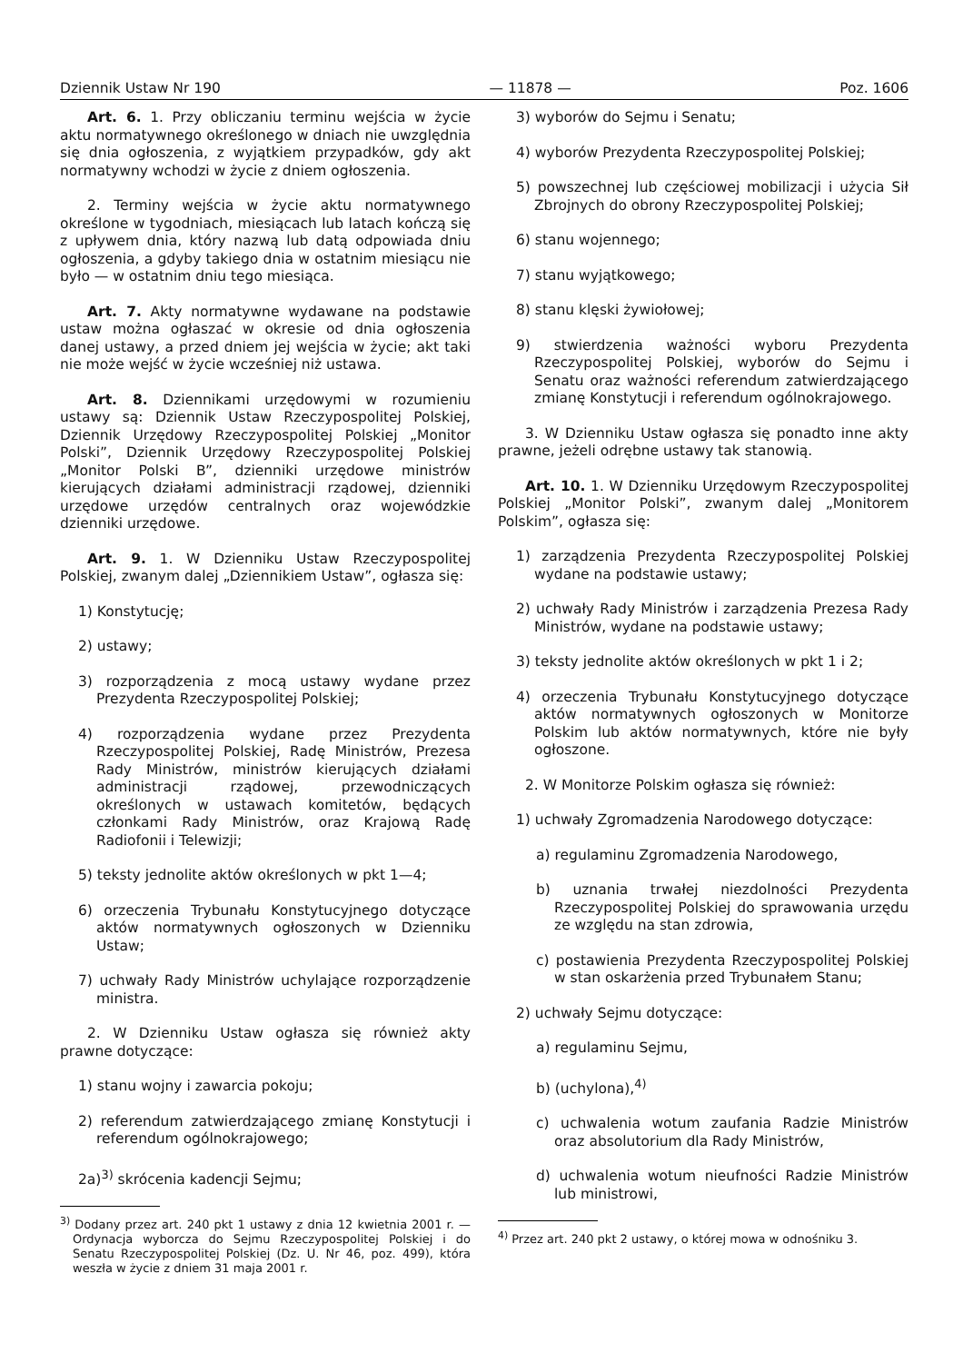Dziennik Ustaw Nr 190 — 11878 — Poz. 1606
Art. 6. 1. Przy obliczaniu terminu wejścia w życie aktu normatywnego określonego w dniach nie uwzględnia się dnia ogłoszenia, z wyjątkiem przypadków, gdy akt normatywny wchodzi w życie z dniem ogłoszenia.
2. Terminy wejścia w życie aktu normatywnego określone w tygodniach, miesiącach lub latach kończą się z upływem dnia, który nazwą lub datą odpowiada dniu ogłoszenia, a gdyby takiego dnia w ostatnim miesiącu nie było — w ostatnim dniu tego miesiąca.
Art. 7. Akty normatywne wydawane na podstawie ustaw można ogłaszać w okresie od dnia ogłoszenia danej ustawy, a przed dniem jej wejścia w życie; akt taki nie może wejść w życie wcześniej niż ustawa.
Art. 8. Dziennikami urzędowymi w rozumieniu ustawy są: Dziennik Ustaw Rzeczypospolitej Polskiej, Dziennik Urzędowy Rzeczypospolitej Polskiej „Monitor Polski”, Dziennik Urzędowy Rzeczypospolitej Polskiej „Monitor Polski B”, dzienniki urzędowe ministrów kierujących działami administracji rządowej, dzienniki urzędowe urzędów centralnych oraz wojewódzkie dzienniki urzędowe.
Art. 9. 1. W Dzienniku Ustaw Rzeczypospolitej Polskiej, zwanym dalej „Dziennikiem Ustaw”, ogłasza się:
1) Konstytucję;
2) ustawy;
3) rozporządzenia z mocą ustawy wydane przez Prezydenta Rzeczypospolitej Polskiej;
4) rozporządzenia wydane przez Prezydenta Rzeczypospolitej Polskiej, Radę Ministrów, Prezesa Rady Ministrów, ministrów kierujących działami administracji rządowej, przewodniczących określonych w ustawach komitetów, będących członkami Rady Ministrów, oraz Krajową Radę Radiofonii i Telewizji;
5) teksty jednolite aktów określonych w pkt 1—4;
6) orzeczenia Trybunału Konstytucyjnego dotyczące aktów normatywnych ogłoszonych w Dzienniku Ustaw;
7) uchwały Rady Ministrów uchylające rozporządzenie ministra.
2. W Dzienniku Ustaw ogłasza się również akty prawne dotyczące:
1) stanu wojny i zawarcia pokoju;
2) referendum zatwierdzającego zmianę Konstytucji i referendum ogólnokrajowego;
2a)<sup>3)</sup> skrócenia kadencji Sejmu;
<sup>3)</sup> Dodany przez art. 240 pkt 1 ustawy z dnia 12 kwietnia 2001 r. — Ordynacja wyborcza do Sejmu Rzeczypospolitej Polskiej i do Senatu Rzeczypospolitej Polskiej (Dz. U. Nr 46, poz. 499), która weszła w życie z dniem 31 maja 2001 r.
3) wyborów do Sejmu i Senatu;
4) wyborów Prezydenta Rzeczypospolitej Polskiej;
5) powszechnej lub częściowej mobilizacji i użycia Sił Zbrojnych do obrony Rzeczypospolitej Polskiej;
6) stanu wojennego;
7) stanu wyjątkowego;
8) stanu klęski żywiołowej;
9) stwierdzenia ważności wyboru Prezydenta Rzeczypospolitej Polskiej, wyborów do Sejmu i Senatu oraz ważności referendum zatwierdzającego zmianę Konstytucji i referendum ogólnokrajowego.
3. W Dzienniku Ustaw ogłasza się ponadto inne akty prawne, jeżeli odrębne ustawy tak stanowią.
Art. 10. 1. W Dzienniku Urzędowym Rzeczypospolitej Polskiej „Monitor Polski”, zwanym dalej „Monitorem Polskim”, ogłasza się:
1) zarządzenia Prezydenta Rzeczypospolitej Polskiej wydane na podstawie ustawy;
2) uchwały Rady Ministrów i zarządzenia Prezesa Rady Ministrów, wydane na podstawie ustawy;
3) teksty jednolite aktów określonych w pkt 1 i 2;
4) orzeczenia Trybunału Konstytucyjnego dotyczące aktów normatywnych ogłoszonych w Monitorze Polskim lub aktów normatywnych, które nie były ogłoszone.
2. W Monitorze Polskim ogłasza się również:
1) uchwały Zgromadzenia Narodowego dotyczące:
a) regulaminu Zgromadzenia Narodowego,
b) uznania trwałej niezdolności Prezydenta Rzeczypospolitej Polskiej do sprawowania urzędu ze względu na stan zdrowia,
c) postawienia Prezydenta Rzeczypospolitej Polskiej w stan oskarżenia przed Trybunałem Stanu;
2) uchwały Sejmu dotyczące:
a) regulaminu Sejmu,
b) (uchylona),<sup>4)</sup>
c) uchwalenia wotum zaufania Radzie Ministrów oraz absolutorium dla Rady Ministrów,
d) uchwalenia wotum nieufności Radzie Ministrów lub ministrowi,
<sup>4)</sup> Przez art. 240 pkt 2 ustawy, o której mowa w odnośniku 3.